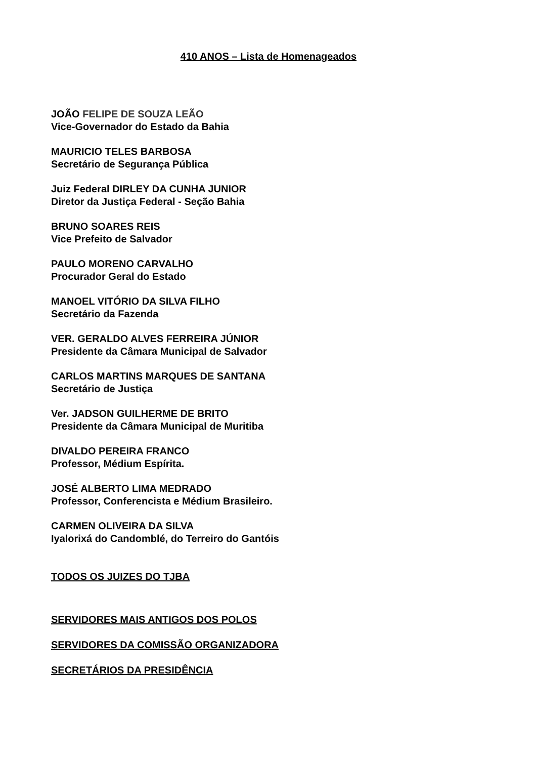410 ANOS – Lista de Homenageados
JOÃO FELIPE DE SOUZA LEÃO
Vice-Governador do Estado da Bahia
MAURICIO TELES BARBOSA
Secretário de Segurança Pública
Juiz Federal DIRLEY DA CUNHA JUNIOR
Diretor da Justiça Federal - Seção Bahia
BRUNO SOARES REIS
Vice Prefeito de Salvador
PAULO MORENO CARVALHO
Procurador Geral do Estado
MANOEL VITÓRIO DA SILVA FILHO
Secretário da Fazenda
VER. GERALDO ALVES FERREIRA JÚNIOR
Presidente da Câmara Municipal de Salvador
CARLOS MARTINS MARQUES DE SANTANA
Secretário de Justiça
Ver. JADSON GUILHERME DE BRITO
Presidente da Câmara Municipal de Muritiba
DIVALDO PEREIRA FRANCO
Professor, Médium Espírita.
JOSÉ ALBERTO LIMA MEDRADO
Professor, Conferencista e Médium Brasileiro.
CARMEN OLIVEIRA DA SILVA
Iyalorixá do Candomblé, do Terreiro do Gantóis
TODOS OS JUIZES DO TJBA
SERVIDORES MAIS ANTIGOS DOS POLOS
SERVIDORES DA COMISSÃO ORGANIZADORA
SECRETÁRIOS DA PRESIDÊNCIA